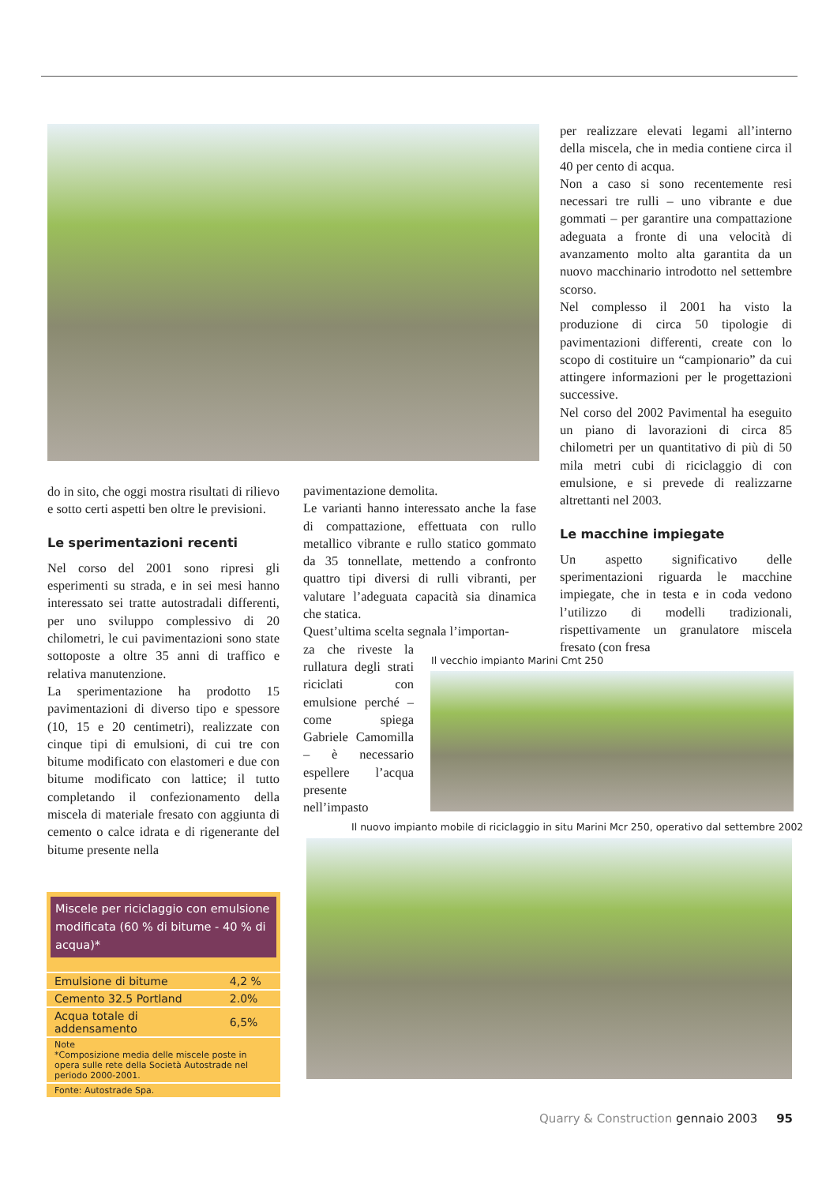per realizzare elevati legami all’interno della miscela, che in media contiene circa il 40 per cento di acqua.
Non a caso si sono recentemente resi necessari tre rulli – uno vibrante e due gommati – per garantire una compattazione adeguata a fronte di una velocità di avanzamento molto alta garantita da un nuovo macchinario introdotto nel settembre scorso.
Nel complesso il 2001 ha visto la produzione di circa 50 tipologie di pavimentazioni differenti, create con lo scopo di costituire un “campionario” da cui attingere informazioni per le progettazioni successive.
Nel corso del 2002 Pavimental ha eseguito un piano di lavorazioni di circa 85 chilometri per un quantitativo di più di 50 mila metri cubi di riciclaggio di con emulsione, e si prevede di realizzarne altrettanti nel 2003.
Le macchine impiegate
Un aspetto significativo delle sperimentazioni riguarda le macchine impiegate, che in testa e in coda vedono l’utilizzo di modelli tradizionali, rispettivamente un granulatore miscela fresato (con fresa
do in sito, che oggi mostra risultati di rilievo e sotto certi aspetti ben oltre le previsioni.
Le sperimentazioni recenti
Nel corso del 2001 sono ripresi gli esperimenti su strada, e in sei mesi hanno interessato sei tratte autostradali differenti, per uno sviluppo complessivo di 20 chilometri, le cui pavimentazioni sono state sottoposte a oltre 35 anni di traffico e relativa manutenzione.
La sperimentazione ha prodotto 15 pavimentazioni di diverso tipo e spessore (10, 15 e 20 centimetri), realizzate con cinque tipi di emulsioni, di cui tre con bitume modificato con elastomeri e due con bitume modificato con lattice; il tutto completando il confezionamento della miscela di materiale fresato con aggiunta di cemento o calce idrata e di rigenerante del bitume presente nella
pavimentazione demolita.
Le varianti hanno interessato anche la fase di compattazione, effettuata con rullo metallico vibrante e rullo statico gommato da 35 tonnellate, mettendo a confronto quattro tipi diversi di rulli vibranti, per valutare l’adeguata capacità sia dinamica che statica.
Quest’ultima scelta segnala l’importan-
za che riveste la rullatura degli strati riciclati con emulsione perché – come spiega Gabriele Camomilla – è necessario espellere l’acqua presente nell’impasto
Il vecchio impianto Marini Cmt 250
Il nuovo impianto mobile di riciclaggio in situ Marini Mcr 250, operativo dal settembre 2002
Miscele per riciclaggio con emulsione modificata (60 % di bitume - 40 % di acqua)*
| Emulsione di bitume | 4,2 % |
| Cemento 32.5 Portland | 2.0% |
| Acqua totale di addensamento | 6,5% |
| Note *Composizione media delle miscele poste in opera sulle rete della Società Autostrade nel periodo 2000-2001. | |
| Fonte: Autostrade Spa. | |
Quarry & Construction gennaio 2003 95